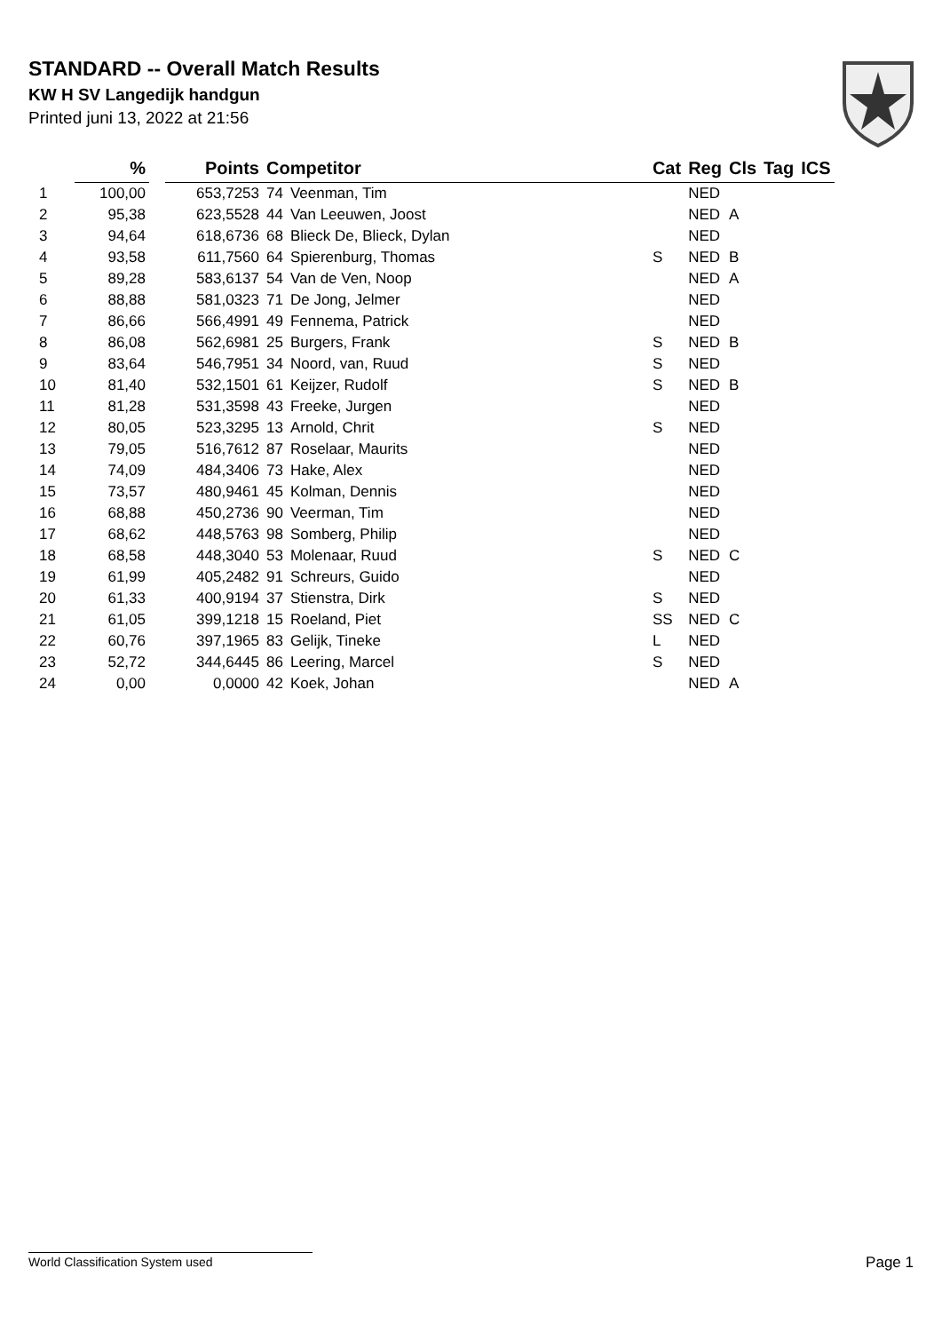STANDARD -- Overall Match Results
KW H SV Langedijk handgun
Printed juni 13, 2022 at 21:56
| | % | | Points | Competitor | | Cat | Reg | Cls | Tag | ICS |
| --- | --- | --- | --- | --- | --- | --- | --- | --- | --- | --- |
| 1 | 100,00 | | 653,7253 | 74 | Veenman, Tim | | NED | | | |
| 2 | 95,38 | | 623,5528 | 44 | Van Leeuwen, Joost | | NED | A | | |
| 3 | 94,64 | | 618,6736 | 68 | Blieck De, Blieck, Dylan | | NED | | | |
| 4 | 93,58 | | 611,7560 | 64 | Spierenburg, Thomas | S | NED | B | | |
| 5 | 89,28 | | 583,6137 | 54 | Van de Ven, Noop | | NED | A | | |
| 6 | 88,88 | | 581,0323 | 71 | De Jong, Jelmer | | NED | | | |
| 7 | 86,66 | | 566,4991 | 49 | Fennema, Patrick | | NED | | | |
| 8 | 86,08 | | 562,6981 | 25 | Burgers, Frank | S | NED | B | | |
| 9 | 83,64 | | 546,7951 | 34 | Noord, van, Ruud | S | NED | | | |
| 10 | 81,40 | | 532,1501 | 61 | Keijzer, Rudolf | S | NED | B | | |
| 11 | 81,28 | | 531,3598 | 43 | Freeke, Jurgen | | NED | | | |
| 12 | 80,05 | | 523,3295 | 13 | Arnold, Chrit | S | NED | | | |
| 13 | 79,05 | | 516,7612 | 87 | Roselaar, Maurits | | NED | | | |
| 14 | 74,09 | | 484,3406 | 73 | Hake, Alex | | NED | | | |
| 15 | 73,57 | | 480,9461 | 45 | Kolman, Dennis | | NED | | | |
| 16 | 68,88 | | 450,2736 | 90 | Veerman, Tim | | NED | | | |
| 17 | 68,62 | | 448,5763 | 98 | Somberg, Philip | | NED | | | |
| 18 | 68,58 | | 448,3040 | 53 | Molenaar, Ruud | S | NED | C | | |
| 19 | 61,99 | | 405,2482 | 91 | Schreurs, Guido | | NED | | | |
| 20 | 61,33 | | 400,9194 | 37 | Stienstra, Dirk | S | NED | | | |
| 21 | 61,05 | | 399,1218 | 15 | Roeland, Piet | SS | NED | C | | |
| 22 | 60,76 | | 397,1965 | 83 | Gelijk, Tineke | L | NED | | | |
| 23 | 52,72 | | 344,6445 | 86 | Leering, Marcel | S | NED | | | |
| 24 | 0,00 | | 0,0000 | 42 | Koek, Johan | | NED | A | | |
World Classification System used Page 1